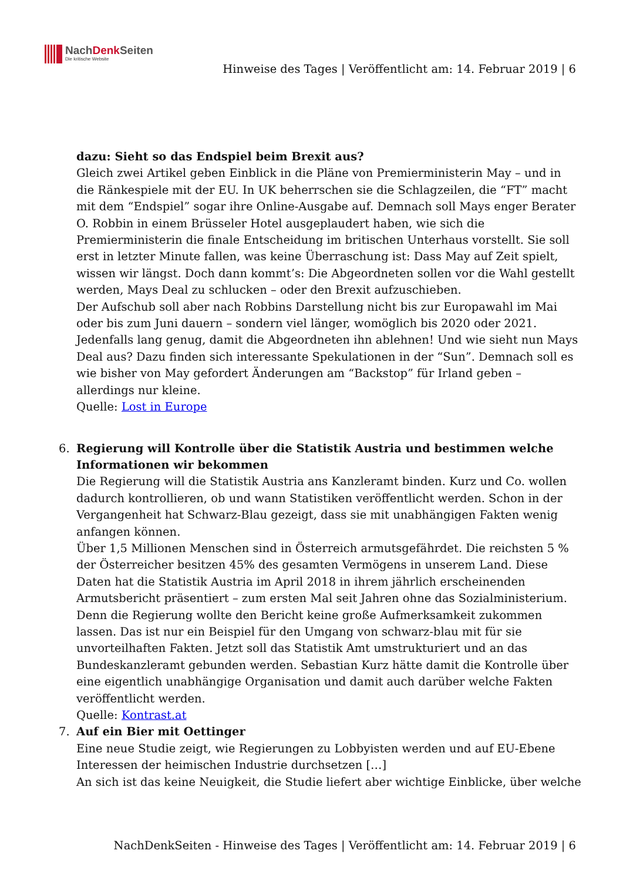NachDenk Seiten
Die kritische Website
Hinweise des Tages | Veröffentlicht am: 14. Februar 2019 | 6
dazu: Sieht so das Endspiel beim Brexit aus?
Gleich zwei Artikel geben Einblick in die Pläne von Premierministerin May – und in die Ränkespiele mit der EU. In UK beherrschen sie die Schlagzeilen, die “FT” macht mit dem “Endspiel” sogar ihre Online-Ausgabe auf. Demnach soll Mays enger Berater O. Robbin in einem Brüsseler Hotel ausgeplaudert haben, wie sich die Premierministerin die finale Entscheidung im britischen Unterhaus vorstellt. Sie soll erst in letzter Minute fallen, was keine Überraschung ist: Dass May auf Zeit spielt, wissen wir längst. Doch dann kommt’s: Die Abgeordneten sollen vor die Wahl gestellt werden, Mays Deal zu schlucken – oder den Brexit aufzuschieben.
Der Aufschub soll aber nach Robbins Darstellung nicht bis zur Europawahl im Mai oder bis zum Juni dauern – sondern viel länger, womöglich bis 2020 oder 2021. Jedenfalls lang genug, damit die Abgeordneten ihn ablehnen! Und wie sieht nun Mays Deal aus? Dazu finden sich interessante Spekulationen in der “Sun”. Demnach soll es wie bisher von May gefordert Änderungen am “Backstop” für Irland geben – allerdings nur kleine.
Quelle: Lost in Europe
6. Regierung will Kontrolle über die Statistik Austria und bestimmen welche Informationen wir bekommen
Die Regierung will die Statistik Austria ans Kanzleramt binden. Kurz und Co. wollen dadurch kontrollieren, ob und wann Statistiken veröffentlicht werden. Schon in der Vergangenheit hat Schwarz-Blau gezeigt, dass sie mit unabhängigen Fakten wenig anfangen können.
Über 1,5 Millionen Menschen sind in Österreich armutsgefährdet. Die reichsten 5 % der Österreicher besitzen 45% des gesamten Vermögens in unserem Land. Diese Daten hat die Statistik Austria im April 2018 in ihrem jährlich erscheinenden Armutsbericht präsentiert – zum ersten Mal seit Jahren ohne das Sozialministerium. Denn die Regierung wollte den Bericht keine große Aufmerksamkeit zukommen lassen. Das ist nur ein Beispiel für den Umgang von schwarz-blau mit für sie unvorteilhaften Fakten. Jetzt soll das Statistik Amt umstrukturiert und an das Bundeskanzleramt gebunden werden. Sebastian Kurz hätte damit die Kontrolle über eine eigentlich unabhängige Organisation und damit auch darüber welche Fakten veröffentlicht werden.
Quelle: Kontrast.at
7. Auf ein Bier mit Oettinger
Eine neue Studie zeigt, wie Regierungen zu Lobbyisten werden und auf EU-Ebene Interessen der heimischen Industrie durchsetzen […]
An sich ist das keine Neuigkeit, die Studie liefert aber wichtige Einblicke, über welche
NachDenkSeiten - Hinweise des Tages | Veröffentlicht am: 14. Februar 2019 | 6